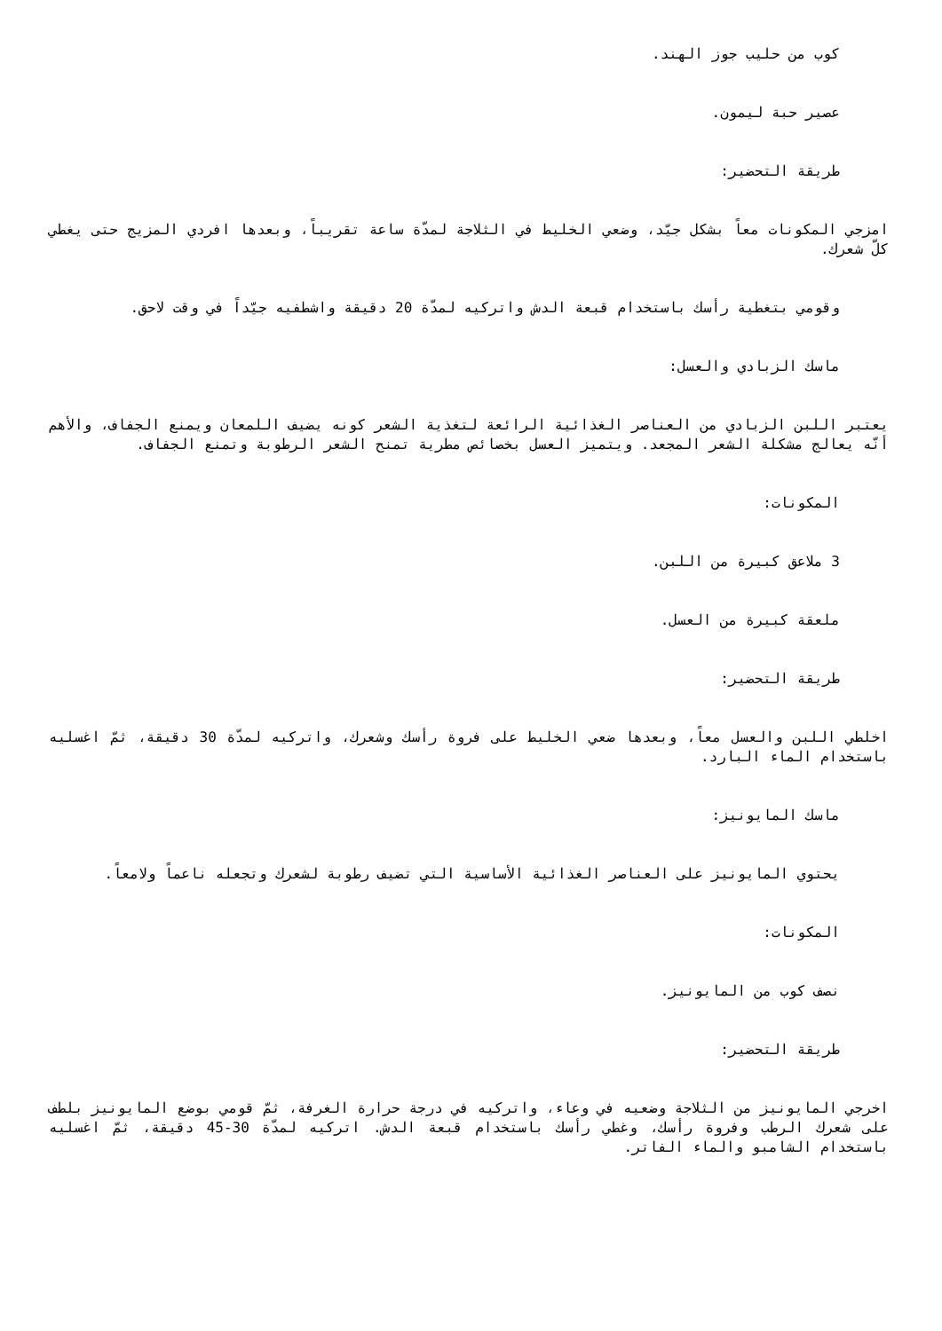كوب من حليب جوز الهند.
عصير حبة ليمون.
طريقة التحضير:
امزجي المكونات معاً بشكل جيّد، وضعي الخليط في الثلاجة لمدّة ساعة تقريباً، وبعدها افردي المزيج حتى يغطي كلّ شعرك.
وقومي بتغطية رأسك باستخدام قبعة الدش واتركيه لمدّة 20 دقيقة واشطفيه جيّداً في وقت لاحق.
ماسك الزبادي والعسل:
يعتبر اللبن الزبادي من العناصر الغذائية الرائعة لتغذية الشعر كونه يضيف اللمعان ويمنع الجفاف، والأهم أنّه يعالج مشكلة الشعر المجعد. ويتميز العسل بخصائص مطرية تمنح الشعر الرطوبة وتمنع الجفاف.
المكونات:
3 ملاعق كبيرة من اللبن.
ملعقة كبيرة من العسل.
طريقة التحضير:
اخلطي اللبن والعسل معاً، وبعدها ضعي الخليط على فروة رأسك وشعرك، واتركيه لمدّة 30 دقيقة، ثمّ اغسليه باستخدام الماء البارد.
ماسك المايونيز:
يحتوي المايونيز على العناصر الغذائية الأساسية التي تضيف رطوبة لشعرك وتجعله ناعماً ولامعاً.
المكونات:
نصف كوب من المايونيز.
طريقة التحضير:
اخرجي المايونيز من الثلاجة وضعيه في وعاء، واتركيه في درجة حرارة الغرفة، ثمّ قومي بوضع المايونيز بلطف على شعرك الرطب وفروة رأسك، وغطي رأسك باستخدام قبعة الدش. اتركيه لمدّة 30-45 دقيقة، ثمّ اغسليه باستخدام الشامبو والماء الفاتر.